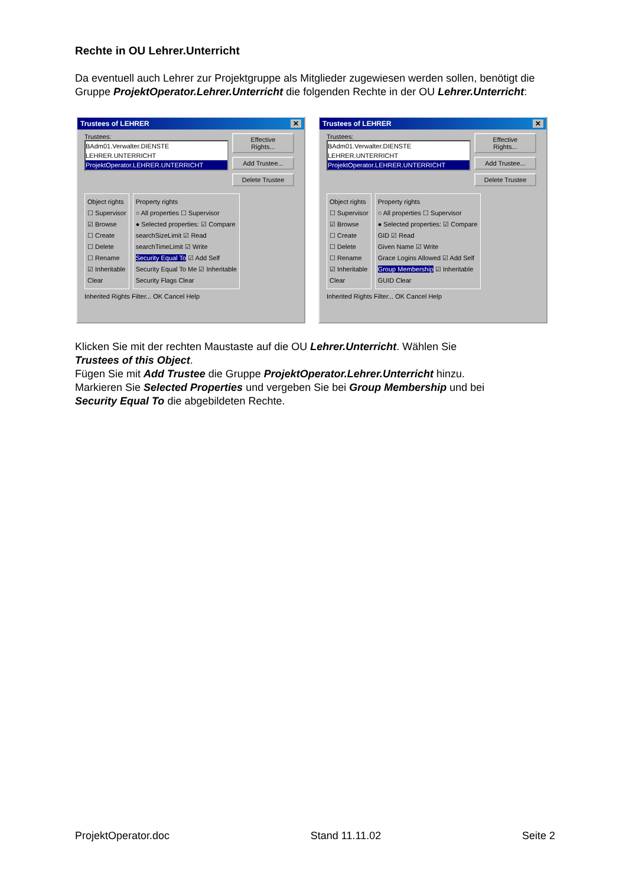Rechte in OU Lehrer.Unterricht
Da eventuell auch Lehrer zur Projektgruppe als Mitglieder zugewiesen werden sollen, benötigt die Gruppe ProjektOperator.Lehrer.Unterricht die folgenden Rechte in der OU Lehrer.Unterricht:
Trustees of LEHRER ✕
Trustees:
BAdm01.Verwalter.DIENSTE
LEHRER.UNTERRICHT
ProjektOperator.LEHRER.UNTERRICHT
Effective Rights...
Add Trustee...
Delete Trustee
Object rights
☐ Supervisor
☑ Browse
☐ Create
☐ Delete
☐ Rename
☑ Inheritable
Clear
Property rights
○ All properties ☐ Supervisor
● Selected properties: ☑ Compare
searchSizeLimit ☑ Read
searchTimeLimit ☑ Write
Security Equal To ☑ Add Self
Security Equal To Me ☑ Inheritable
Security Flags Clear
Inherited Rights Filter... OK Cancel Help
Trustees of LEHRER ✕
Trustees:
BAdm01.Verwalter.DIENSTE
LEHRER.UNTERRICHT
ProjektOperator.LEHRER.UNTERRICHT
Effective Rights...
Add Trustee...
Delete Trustee
Object rights
☐ Supervisor
☑ Browse
☐ Create
☐ Delete
☐ Rename
☑ Inheritable
Clear
Property rights
○ All properties ☐ Supervisor
● Selected properties: ☑ Compare
GID ☑ Read
Given Name ☑ Write
Grace Logins Allowed ☑ Add Self
Group Membership ☑ Inheritable
GUID Clear
Inherited Rights Filter... OK Cancel Help
Klicken Sie mit der rechten Maustaste auf die OU Lehrer.Unterricht. Wählen Sie
Trustees of this Object.
Fügen Sie mit Add Trustee die Gruppe ProjektOperator.Lehrer.Unterricht hinzu.
Markieren Sie Selected Properties und vergeben Sie bei Group Membership und bei
Security Equal To die abgebildeten Rechte.
ProjektOperator.doc Stand 11.11.02 Seite 2